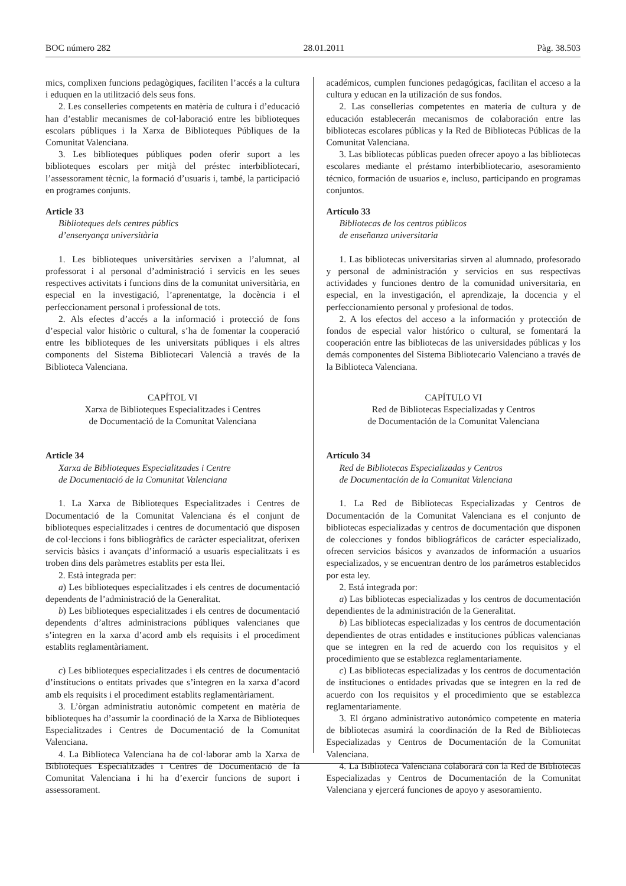BOC número 282 28.01.2011 Pàg. 38.503
mics, complixen funcions pedagògiques, faciliten l’accés a la cultura i eduquen en la utilització dels seus fons.
2. Les conselleries competents en matèria de cultura i d’educació han d’establir mecanismes de col·laboració entre les biblioteques escolars públiques i la Xarxa de Biblioteques Públiques de la Comunitat Valenciana.
3. Les biblioteques públiques poden oferir suport a les biblioteques escolars per mitjà del préstec interbibliotecari, l’assessorament tècnic, la formació d’usuaris i, també, la participació en programes conjunts.
Article 33
Biblioteques dels centres públics
d’ensenyança universitària
1. Les biblioteques universitàries servixen a l’alumnat, al professorat i al personal d’administració i servicis en les seues respectives activitats i funcions dins de la comunitat universitària, en especial en la investigació, l’aprenentatge, la docència i el perfeccionament personal i professional de tots.
2. Als efectes d’accés a la informació i protecció de fons d’especial valor històric o cultural, s’ha de fomentar la cooperació entre les biblioteques de les universitats públiques i els altres components del Sistema Bibliotecari Valencià a través de la Biblioteca Valenciana.
CAPÍTOL VI
Xarxa de Biblioteques Especialitzades i Centres
de Documentació de la Comunitat Valenciana
Article 34
Xarxa de Biblioteques Especialitzades i Centre
de Documentació de la Comunitat Valenciana
1. La Xarxa de Biblioteques Especialitzades i Centres de Documentació de la Comunitat Valenciana és el conjunt de biblioteques especialitzades i centres de documentació que disposen de col·leccions i fons bibliogràfics de caràcter especialitzat, oferixen servicis bàsics i avançats d’informació a usuaris especialitzats i es troben dins dels paràmetres establits per esta llei.
2. Està integrada per:
a) Les biblioteques especialitzades i els centres de documentació dependents de l’administració de la Generalitat.
b) Les biblioteques especialitzades i els centres de documentació dependents d’altres administracions públiques valencianes que s’integren en la xarxa d’acord amb els requisits i el procediment establits reglamentàriament.
c) Les biblioteques especialitzades i els centres de documentació d’institucions o entitats privades que s’integren en la xarxa d’acord amb els requisits i el procediment establits reglamentàriament.
3. L’òrgan administratiu autonòmic competent en matèria de biblioteques ha d’assumir la coordinació de la Xarxa de Biblioteques Especialitzades i Centres de Documentació de la Comunitat Valenciana.
4. La Biblioteca Valenciana ha de col·laborar amb la Xarxa de Biblioteques Especialitzades i Centres de Documentació de la Comunitat Valenciana i hi ha d’exercir funcions de suport i assessorament.
académicos, cumplen funciones pedagógicas, facilitan el acceso a la cultura y educan en la utilización de sus fondos.
2. Las consellerias competentes en materia de cultura y de educación establecerán mecanismos de colaboración entre las bibliotecas escolares públicas y la Red de Bibliotecas Públicas de la Comunitat Valenciana.
3. Las bibliotecas públicas pueden ofrecer apoyo a las bibliotecas escolares mediante el préstamo interbibliotecario, asesoramiento técnico, formación de usuarios e, incluso, participando en programas conjuntos.
Artículo 33
Bibliotecas de los centros públicos
de enseñanza universitaria
1. Las bibliotecas universitarias sirven al alumnado, profesorado y personal de administración y servicios en sus respectivas actividades y funciones dentro de la comunidad universitaria, en especial, en la investigación, el aprendizaje, la docencia y el perfeccionamiento personal y profesional de todos.
2. A los efectos del acceso a la información y protección de fondos de especial valor histórico o cultural, se fomentará la cooperación entre las bibliotecas de las universidades públicas y los demás componentes del Sistema Bibliotecario Valenciano a través de la Biblioteca Valenciana.
CAPÍTULO VI
Red de Bibliotecas Especializadas y Centros
de Documentación de la Comunitat Valenciana
Artículo 34
Red de Bibliotecas Especializadas y Centros
de Documentación de la Comunitat Valenciana
1. La Red de Bibliotecas Especializadas y Centros de Documentación de la Comunitat Valenciana es el conjunto de bibliotecas especializadas y centros de documentación que disponen de colecciones y fondos bibliográficos de carácter especializado, ofrecen servicios básicos y avanzados de información a usuarios especializados, y se encuentran dentro de los parámetros establecidos por esta ley.
2. Está integrada por:
a) Las bibliotecas especializadas y los centros de documentación dependientes de la administración de la Generalitat.
b) Las bibliotecas especializadas y los centros de documentación dependientes de otras entidades e instituciones públicas valencianas que se integren en la red de acuerdo con los requisitos y el procedimiento que se establezca reglamentariamente.
c) Las bibliotecas especializadas y los centros de documentación de instituciones o entidades privadas que se integren en la red de acuerdo con los requisitos y el procedimiento que se establezca reglamentariamente.
3. El órgano administrativo autonómico competente en materia de bibliotecas asumirá la coordinación de la Red de Bibliotecas Especializadas y Centros de Documentación de la Comunitat Valenciana.
4. La Biblioteca Valenciana colaborará con la Red de Bibliotecas Especializadas y Centros de Documentación de la Comunitat Valenciana y ejercerá funciones de apoyo y asesoramiento.